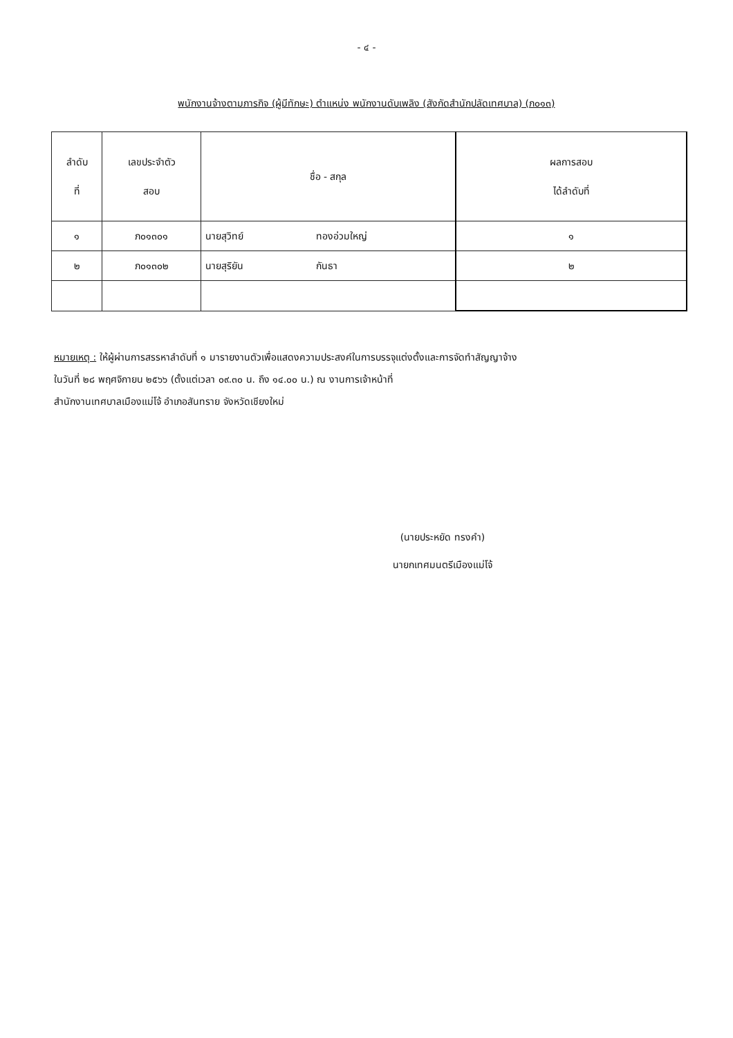- ๔ -
พนักงานจ้างตามภารกิจ (ผู้มีทักษะ) ตำแหน่ง พนักงานดับเพลิง (สังกัดสำนักปลัดเทศบาล) (ภ๐๑๓)
| ลำดับ ที่ | เลขประจำตัว สอบ | ชื่อ - สกุล | | ผลการสอบ ได้ลำดับที่ |
| --- | --- | --- | --- | --- |
| ๑ | ภ๐๑๓๐๑ | นายสุวิทย์ | ทองอ่วมใหญ่ | ๑ |
| ๒ | ภ๐๑๓๐๒ | นายสุริยัน | กันธา | ๒ |
หมายเหตุ : ให้ผู้ผ่านการสรรหาลำดับที่ ๑ มารายงานตัวเพื่อแสดงความประสงค์ในการบรรจุแต่งตั้งและการจัดทำสัญญาจ้าง
ในวันที่ ๒๘ พฤศจิกายน ๒๕๖๖ (ตั้งแต่เวลา ๐๙.๓๐ น. ถึง ๑๔.๐๐ น.) ณ งานการเจ้าหน้าที่
สำนักงานเทศบาลเมืองแม่โจ้ อำเภอสันทราย จังหวัดเชียงใหม่
(นายประหยัด ทรงคำ)
นายกเทศมนตรีเมืองแม่โจ้